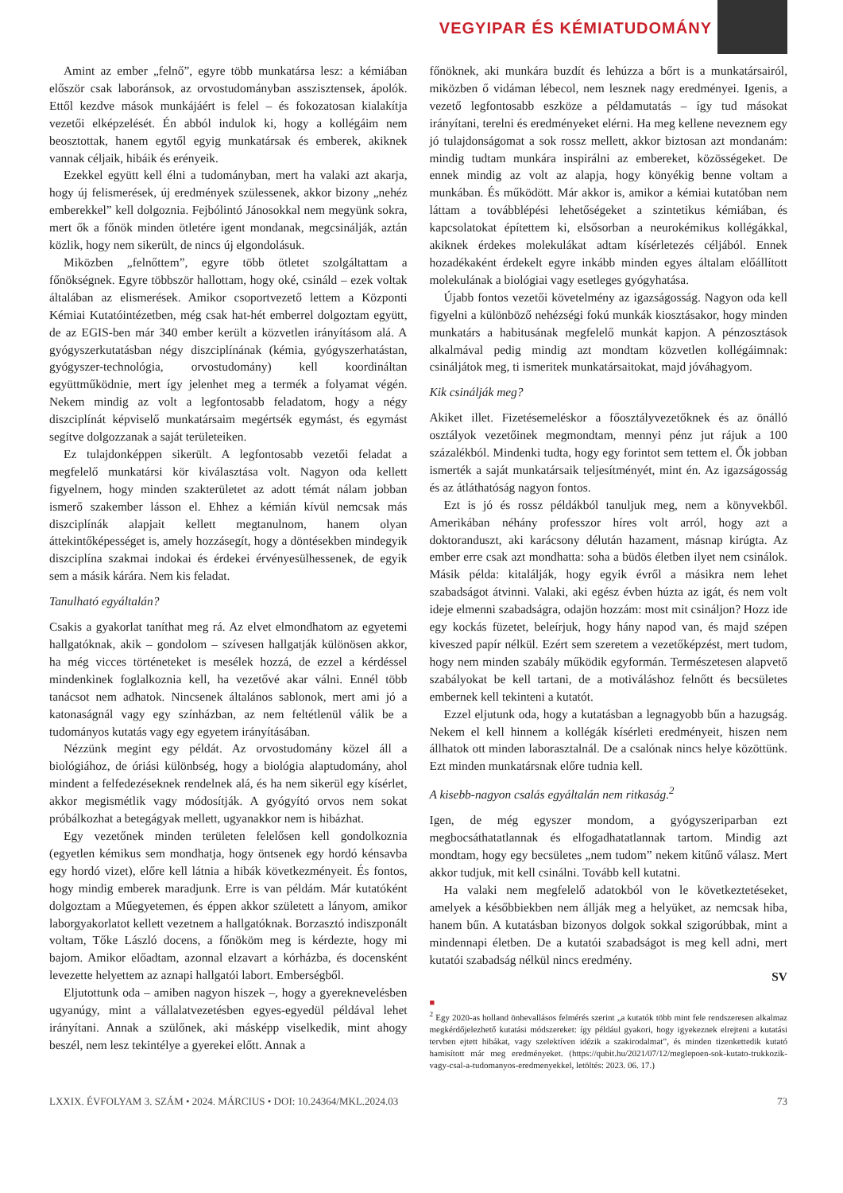VEGYIPAR ÉS KÉMIATUDOMÁNY
Amint az ember „felnő”, egyre több munkatársa lesz: a kémiában először csak laboránsok, az orvostudományban asszisztensek, ápolók. Ettől kezdve mások munkájáért is felel – és fokozatosan kialakítja vezetői elképzelését. Én abból indulok ki, hogy a kollégáim nem beosztottak, hanem egytől egyig munkatársak és emberek, akiknek vannak céljaik, hibáik és erényeik.
Ezekkel együtt kell élni a tudományban, mert ha valaki azt akarja, hogy új felismerések, új eredmények szülessenek, akkor bizony „nehéz emberekkel” kell dolgoznia. Fejbólintó Jánosokkal nem megyünk sokra, mert ők a főnök minden ötletére igent mondanak, megcsinálják, aztán közlik, hogy nem sikerült, de nincs új elgondolásuk.
Miközben „felnőttem”, egyre több ötletet szolgáltattam a főnökségnek. Egyre többször hallottam, hogy oké, csináld – ezek voltak általában az elismerések. Amikor csoportvezető lettem a Központi Kémiai Kutatóintézetben, még csak hat-hét emberrel dolgoztam együtt, de az EGIS-ben már 340 ember került a közvetlen irányításom alá. A gyógyszerkutatásban négy diszciplínának (kémia, gyógyszerhatástan, gyógyszer-technológia, orvostudomány) kell koordináltan együttműködnie, mert így jelenhet meg a termék a folyamat végén. Nekem mindig az volt a legfontosabb feladatom, hogy a négy diszciplínát képviselő munkatársaim megértsék egymást, és egymást segítve dolgozzanak a saját területeiken.
Ez tulajdonképpen sikerült. A legfontosabb vezetői feladat a megfelelő munkatársi kör kiválasztása volt. Nagyon oda kellett figyelnem, hogy minden szakterületet az adott témát nálam jobban ismerő szakember lásson el. Ehhez a kémián kívül nemcsak más diszciplínák alapjait kellett megtanulnom, hanem olyan áttekintőképességet is, amely hozzásegít, hogy a döntésekben mindegyik diszciplína szakmai indokai és érdekei érvényesülhessenek, de egyik sem a másik kárára. Nem kis feladat.
Tanulható egyáltalán?
Csakis a gyakorlat taníthat meg rá. Az elvet elmondhatom az egyetemi hallgatóknak, akik – gondolom – szívesen hallgatják különösen akkor, ha még vicces történeteket is mesélek hozzá, de ezzel a kérdéssel mindenkinek foglalkoznia kell, ha vezetővé akar válni. Ennél több tanácsot nem adhatok. Nincsenek általános sablonok, mert ami jó a katonaságnál vagy egy színházban, az nem feltétlenül válik be a tudományos kutatás vagy egy egyetem irányításában.
Nézzünk megint egy példát. Az orvostudomány közel áll a biológiához, de óriási különbség, hogy a biológia alaptudomány, ahol mindent a felfedezéseknek rendelnek alá, és ha nem sikerül egy kísérlet, akkor megismétlik vagy módosítják. A gyógyító orvos nem sokat próbálkozhat a betegágyak mellett, ugyanakkor nem is hibázhat.
Egy vezetőnek minden területen felelősen kell gondolkoznia (egyetlen kémikus sem mondhatja, hogy öntsenek egy hordó kénsavba egy hordó vizet), előre kell látnia a hibák következményeit. És fontos, hogy mindig emberek maradjunk. Erre is van példám. Már kutatóként dolgoztam a Műegyetemen, és éppen akkor született a lányom, amikor laborgyakorlatot kellett vezetnem a hallgatóknak. Borzasztó indiszponált voltam, Tőke László docens, a főnököm meg is kérdezte, hogy mi bajom. Amikor előadtam, azonnal elzavart a kórházba, és docensként levezette helyettem az aznapi hallgatói labort. Emberségből.
Eljutottunk oda – amiben nagyon hiszek –, hogy a gyereknevelésben ugyanúgy, mint a vállalatvezetésben egyes-egyedül példával lehet irányítani. Annak a szülőnek, aki másképp viselkedik, mint ahogy beszél, nem lesz tekintélye a gyerekei előtt. Annak a
főnöknek, aki munkára buzdít és lehúzza a bőrt is a munkatársairól, miközben ő vidáman lébecol, nem lesznek nagy eredményei. Igenis, a vezető legfontosabb eszköze a példamutatás – így tud másokat irányítani, terelni és eredményeket elérni. Ha meg kellene neveznem egy jó tulajdonságomat a sok rossz mellett, akkor biztosan azt mondanám: mindig tudtam munkára inspirálni az embereket, közösségeket. De ennek mindig az volt az alapja, hogy könyékig benne voltam a munkában. És működött. Már akkor is, amikor a kémiai kutatóban nem láttam a továbblépési lehetőségeket a szintetikus kémiában, és kapcsolatokat építettem ki, elsősorban a neurokémikus kollégákkal, akiknek érdekes molekulákat adtam kísérletezés céljából. Ennek hozadékaként érdekelt egyre inkább minden egyes általam előállított molekulának a biológiai vagy esetleges gyógyhatása.
Újabb fontos vezetői követelmény az igazságosság. Nagyon oda kell figyelni a különböző nehézségi fokú munkák kiosztásakor, hogy minden munkatárs a habitusának megfelelő munkát kapjon. A pénzosztások alkalmával pedig mindig azt mondtam közvetlen kollégáimnak: csináljátok meg, ti ismeritek munkatársaitokat, majd jóváhagyom.
Kik csinálják meg?
Akiket illet. Fizetésemeléskor a főosztályvezetőknek és az önálló osztályok vezetőinek megmondtam, mennyi pénz jut rájuk a 100 százalékból. Mindenki tudta, hogy egy forintot sem tettem el. Ők jobban ismerték a saját munkatársaik teljesítményét, mint én. Az igazságosság és az átláthatóság nagyon fontos.
Ezt is jó és rossz példákból tanuljuk meg, nem a könyvekből. Amerikában néhány professzor híres volt arról, hogy azt a doktoranduszt, aki karácsony délután hazament, másnap kirúgta. Az ember erre csak azt mondhatta: soha a büdös életben ilyet nem csinálok. Másik példa: kitalálják, hogy egyik évről a másikra nem lehet szabadságot átvinni. Valaki, aki egész évben húzta az igát, és nem volt ideje elmenni szabadságra, odajön hozzám: most mit csináljon? Hozz ide egy kockás füzetet, beleírjuk, hogy hány napod van, és majd szépen kiveszed papír nélkül. Ezért sem szeretem a vezetőképzést, mert tudom, hogy nem minden szabály működik egyformán. Természetesen alapvető szabályokat be kell tartani, de a motiváláshoz felnőtt és becsületes embernek kell tekinteni a kutatót.
Ezzel eljutunk oda, hogy a kutatásban a legnagyobb bűn a hazugság. Nekem el kell hinnem a kollégák kísérleti eredményeit, hiszen nem állhatok ott minden laborasztalnál. De a csalónak nincs helye közöttünk. Ezt minden munkatársnak előre tudnia kell.
A kisebb-nagyon csalás egyáltalán nem ritkaság.<sup>2</sup>
Igen, de még egyszer mondom, a gyógyszeriparban ezt megbocsáthatatlannak és elfogadhatatlannak tartom. Mindig azt mondtam, hogy egy becsületes „nem tudom” nekem kitűnő válasz. Mert akkor tudjuk, mit kell csinálni. Tovább kell kutatni.
Ha valaki nem megfelelő adatokból von le következtetéseket, amelyek a későbbiekben nem állják meg a helyüket, az nemcsak hiba, hanem bűn. A kutatásban bizonyos dolgok sokkal szigorúbbak, mint a mindennapi életben. De a kutatói szabadságot is meg kell adni, mert kutatói szabadság nélkül nincs eredmény.
SV
■
<sup>2</sup> Egy 2020-as holland önbevallásos felmérés szerint „a kutatók több mint fele rendszeresen alkalmaz megkérdőjelezhető kutatási módszereket: így például gyakori, hogy igyekeznek elrejteni a kutatási tervben ejtett hibákat, vagy szelektíven idézik a szakirodalmat”, és minden tizenkettedik kutató hamisított már meg eredményeket. (https://qubit.hu/2021/07/12/meglepoen-sok-kutato-trukkozik-vagy-csal-a-tudomanyos-eredmenyekkel, letöltés: 2023. 06. 17.)
LXXIX. ÉVFOLYAM 3. SZÁM • 2024. MÁRCIUS • DOI: 10.24364/MKL.2024.03 73